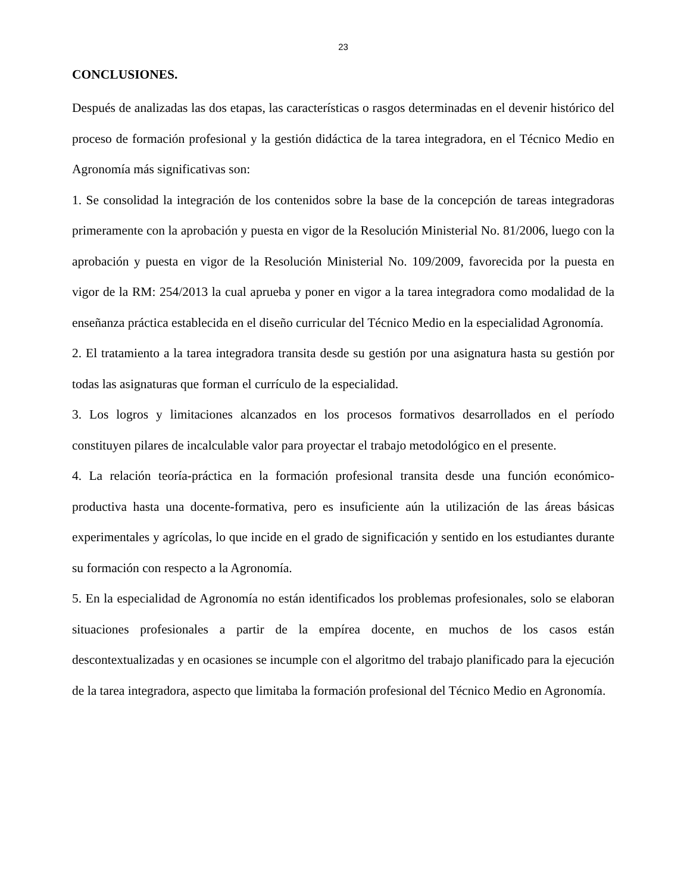23
CONCLUSIONES.
Después de analizadas las dos etapas, las características o rasgos determinadas en el devenir histórico del proceso de formación profesional y la gestión didáctica de la tarea integradora, en el Técnico Medio en Agronomía más significativas son:
1. Se consolidad la integración de los contenidos sobre la base de la concepción de tareas integradoras primeramente con la aprobación y puesta en vigor de la Resolución Ministerial No. 81/2006, luego con la aprobación y puesta en vigor de la Resolución Ministerial No. 109/2009, favorecida por la puesta en vigor de la RM: 254/2013 la cual aprueba y poner en vigor a la tarea integradora como modalidad de la enseñanza práctica establecida en el diseño curricular del Técnico Medio en la especialidad Agronomía.
2. El tratamiento a la tarea integradora transita desde su gestión por una asignatura hasta su gestión por todas las asignaturas que forman el currículo de la especialidad.
3. Los logros y limitaciones alcanzados en los procesos formativos desarrollados en el período constituyen pilares de incalculable valor para proyectar el trabajo metodológico en el presente.
4. La relación teoría-práctica en la formación profesional transita desde una función económico-productiva hasta una docente-formativa, pero es insuficiente aún la utilización de las áreas básicas experimentales y agrícolas, lo que incide en el grado de significación y sentido en los estudiantes durante su formación con respecto a la Agronomía.
5. En la especialidad de Agronomía no están identificados los problemas profesionales, solo se elaboran situaciones profesionales a partir de la empírea docente, en muchos de los casos están descontextualizadas y en ocasiones se incumple con el algoritmo del trabajo planificado para la ejecución de la tarea integradora, aspecto que limitaba la formación profesional del Técnico Medio en Agronomía.